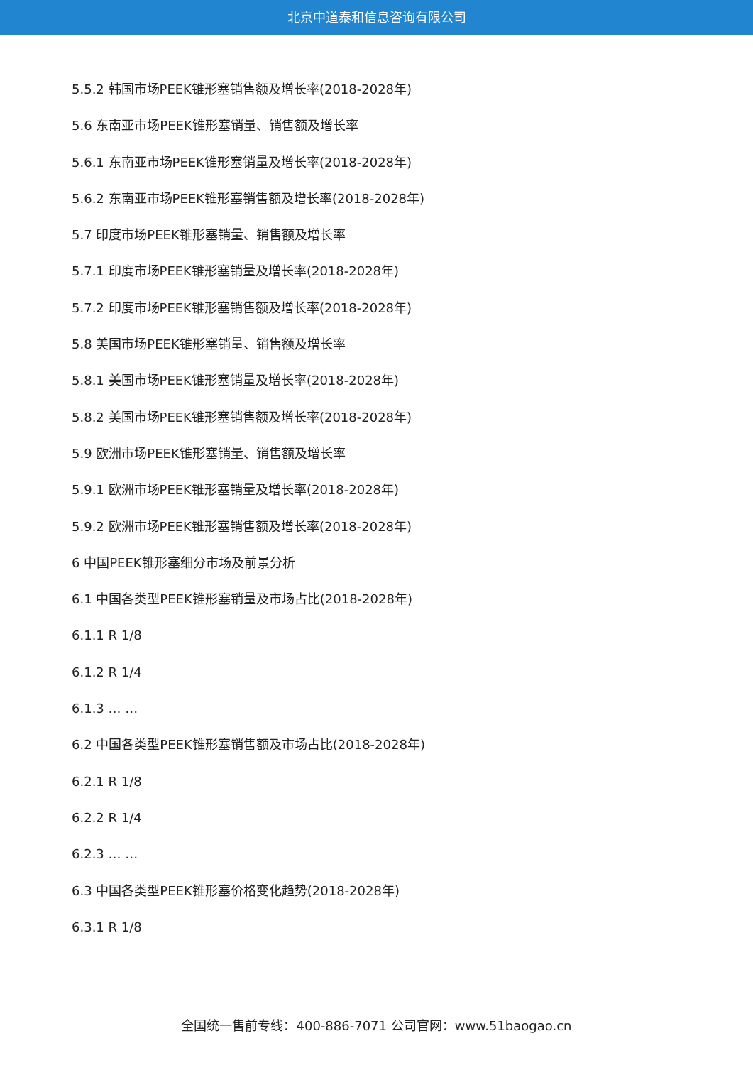北京中道泰和信息咨询有限公司
5.5.2 韩国市场PEEK锥形塞销售额及增长率(2018-2028年)
5.6 东南亚市场PEEK锥形塞销量、销售额及增长率
5.6.1 东南亚市场PEEK锥形塞销量及增长率(2018-2028年)
5.6.2 东南亚市场PEEK锥形塞销售额及增长率(2018-2028年)
5.7 印度市场PEEK锥形塞销量、销售额及增长率
5.7.1 印度市场PEEK锥形塞销量及增长率(2018-2028年)
5.7.2 印度市场PEEK锥形塞销售额及增长率(2018-2028年)
5.8 美国市场PEEK锥形塞销量、销售额及增长率
5.8.1 美国市场PEEK锥形塞销量及增长率(2018-2028年)
5.8.2 美国市场PEEK锥形塞销售额及增长率(2018-2028年)
5.9 欧洲市场PEEK锥形塞销量、销售额及增长率
5.9.1 欧洲市场PEEK锥形塞销量及增长率(2018-2028年)
5.9.2 欧洲市场PEEK锥形塞销售额及增长率(2018-2028年)
6 中国PEEK锥形塞细分市场及前景分析
6.1 中国各类型PEEK锥形塞销量及市场占比(2018-2028年)
6.1.1 R 1/8
6.1.2 R 1/4
6.1.3 … …
6.2 中国各类型PEEK锥形塞销售额及市场占比(2018-2028年)
6.2.1 R 1/8
6.2.2 R 1/4
6.2.3 … …
6.3 中国各类型PEEK锥形塞价格变化趋势(2018-2028年)
6.3.1 R 1/8
全国统一售前专线：400-886-7071 公司官网：www.51baogao.cn